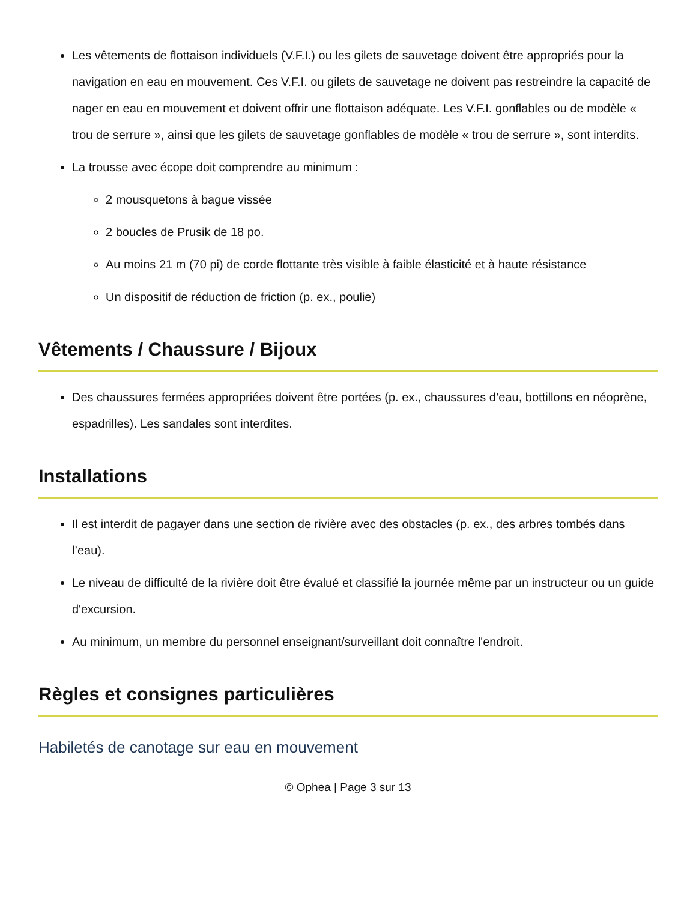Les vêtements de flottaison individuels (V.F.I.) ou les gilets de sauvetage doivent être appropriés pour la navigation en eau en mouvement. Ces V.F.I. ou gilets de sauvetage ne doivent pas restreindre la capacité de nager en eau en mouvement et doivent offrir une flottaison adéquate. Les V.F.I. gonflables ou de modèle « trou de serrure », ainsi que les gilets de sauvetage gonflables de modèle « trou de serrure », sont interdits.
La trousse avec écope doit comprendre au minimum :
2 mousquetons à bague vissée
2 boucles de Prusik de 18 po.
Au moins 21 m (70 pi) de corde flottante très visible à faible élasticité et à haute résistance
Un dispositif de réduction de friction (p. ex., poulie)
Vêtements / Chaussure / Bijoux
Des chaussures fermées appropriées doivent être portées (p. ex., chaussures d’eau, bottillons en néoprène, espadrilles). Les sandales sont interdites.
Installations
Il est interdit de pagayer dans une section de rivière avec des obstacles (p. ex., des arbres tombés dans l’eau).
Le niveau de difficulté de la rivière doit être évalué et classifié la journée même par un instructeur ou un guide d'excursion.
Au minimum, un membre du personnel enseignant/surveillant doit connaître l'endroit.
Règles et consignes particulières
Habiletés de canotage sur eau en mouvement
© Ophea | Page 3 sur 13